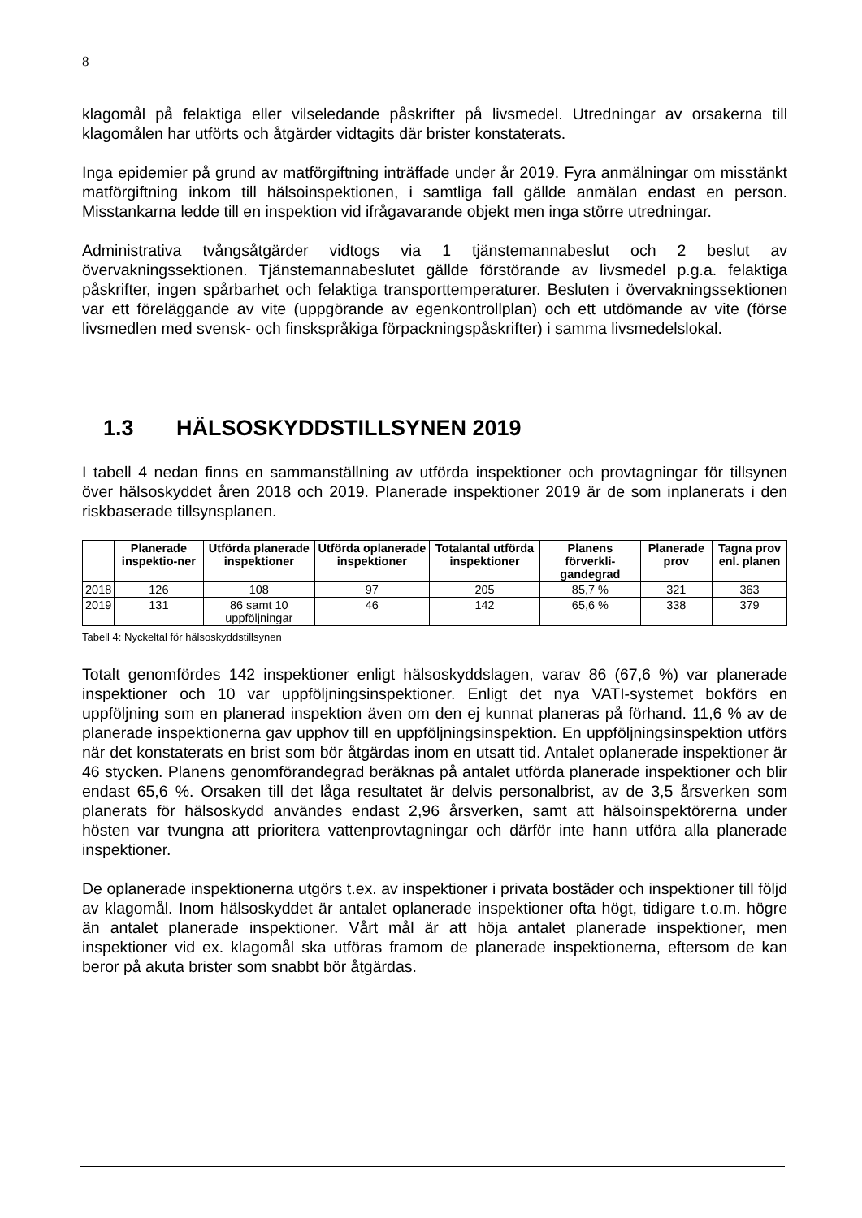8
klagomål på felaktiga eller vilseledande påskrifter på livsmedel. Utredningar av orsakerna till klagomålen har utförts och åtgärder vidtagits där brister konstaterats.
Inga epidemier på grund av matförgiftning inträffade under år 2019. Fyra anmälningar om misstänkt matförgiftning inkom till hälsoinspektionen, i samtliga fall gällde anmälan endast en person. Misstankarna ledde till en inspektion vid ifrågavarande objekt men inga större utredningar.
Administrativa tvångsåtgärder vidtogs via 1 tjänstemannabeslut och 2 beslut av övervakningssektionen. Tjänstemannabeslutet gällde förstörande av livsmedel p.g.a. felaktiga påskrifter, ingen spårbarhet och felaktiga transporttemperaturer. Besluten i övervakningssektionen var ett föreläggande av vite (uppgörande av egenkontrollplan) och ett utdömande av vite (förse livsmedlen med svensk- och finskspråkiga förpackningspåskrifter) i samma livsmedelslokal.
1.3 HÄLSOSKYDDSTILLSYNEN 2019
I tabell 4 nedan finns en sammanställning av utförda inspektioner och provtagningar för tillsynen över hälsoskyddet åren 2018 och 2019. Planerade inspektioner 2019 är de som inplanerats i den riskbaserade tillsynsplanen.
| | Planerade inspektio-ner | Utförda planerade inspektioner | Utförda oplanerade inspektioner | Totalantal utförda inspektioner | Planens förverkli-gandegrad | Planerade prov | Tagna prov enl. planen |
| --- | --- | --- | --- | --- | --- | --- | --- |
| 2018 | 126 | 108 | 97 | 205 | 85,7 % | 321 | 363 |
| 2019 | 131 | 86 samt 10 uppföljningar | 46 | 142 | 65,6 % | 338 | 379 |
Tabell 4: Nyckeltal för hälsoskyddstillsynen
Totalt genomfördes 142 inspektioner enligt hälsoskyddslagen, varav 86 (67,6 %) var planerade inspektioner och 10 var uppföljningsinspektioner. Enligt det nya VATI-systemet bokförs en uppföljning som en planerad inspektion även om den ej kunnat planeras på förhand. 11,6 % av de planerade inspektionerna gav upphov till en uppföljningsinspektion. En uppföljningsinspektion utförs när det konstaterats en brist som bör åtgärdas inom en utsatt tid. Antalet oplanerade inspektioner är 46 stycken. Planens genomförandegrad beräknas på antalet utförda planerade inspektioner och blir endast 65,6 %. Orsaken till det låga resultatet är delvis personalbrist, av de 3,5 årsverken som planerats för hälsoskydd användes endast 2,96 årsverken, samt att hälsoinspektörerna under hösten var tvungna att prioritera vattenprovtagningar och därför inte hann utföra alla planerade inspektioner.
De oplanerade inspektionerna utgörs t.ex. av inspektioner i privata bostäder och inspektioner till följd av klagomål. Inom hälsoskyddet är antalet oplanerade inspektioner ofta högt, tidigare t.o.m. högre än antalet planerade inspektioner. Vårt mål är att höja antalet planerade inspektioner, men inspektioner vid ex. klagomål ska utföras framom de planerade inspektionerna, eftersom de kan beror på akuta brister som snabbt bör åtgärdas.